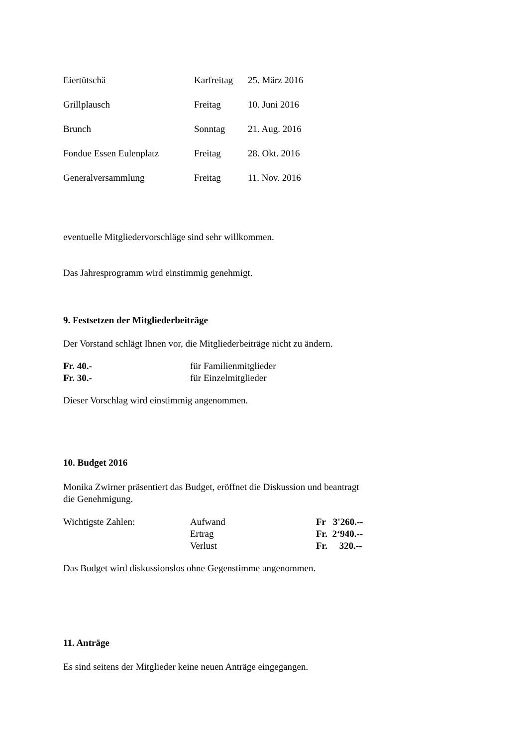Eiertütschä Karfreitag 25. März 2016
Grillplausch Freitag 10. Juni 2016
Brunch Sonntag 21. Aug. 2016
Fondue Essen Eulenplatz Freitag 28. Okt. 2016
Generalversammlung Freitag 11. Nov. 2016
eventuelle Mitgliedervorschläge sind sehr willkommen.
Das Jahresprogramm wird einstimmig genehmigt.
9. Festsetzen der Mitgliederbeiträge
Der Vorstand schlägt Ihnen vor, die Mitgliederbeiträge nicht zu ändern.
Fr. 40.- für Familienmitglieder
Fr. 30.- für Einzelmitglieder
Dieser Vorschlag wird einstimmig angenommen.
10. Budget 2016
Monika Zwirner präsentiert das Budget, eröffnet die Diskussion und beantragt
die Genehmigung.
Wichtigste Zahlen: Aufwand Fr 3'260.--
Ertrag Fr. 2‘940.--
Verlust Fr. 320.--
Das Budget wird diskussionslos ohne Gegenstimme angenommen.
11. Anträge
Es sind seitens der Mitglieder keine neuen Anträge eingegangen.